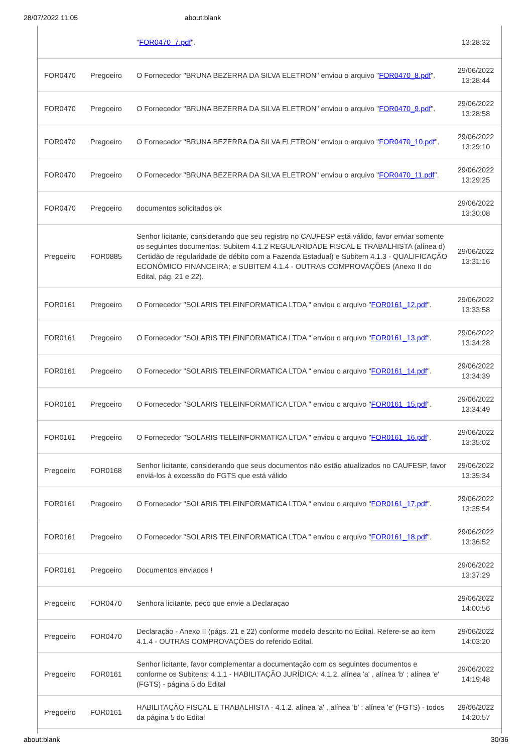28/07/2022 11:05 about:blank
| | | " FOR0470_7.pdf ". | 13:28:32 |
| FOR0470 | Pregoeiro | O Fornecedor "BRUNA BEZERRA DA SILVA ELETRON" enviou o arquivo " FOR0470_8.pdf ". | 29/06/2022 13:28:44 |
| FOR0470 | Pregoeiro | O Fornecedor "BRUNA BEZERRA DA SILVA ELETRON" enviou o arquivo " FOR0470_9.pdf ". | 29/06/2022 13:28:58 |
| FOR0470 | Pregoeiro | O Fornecedor "BRUNA BEZERRA DA SILVA ELETRON" enviou o arquivo " FOR0470_10.pdf ". | 29/06/2022 13:29:10 |
| FOR0470 | Pregoeiro | O Fornecedor "BRUNA BEZERRA DA SILVA ELETRON" enviou o arquivo " FOR0470_11.pdf ". | 29/06/2022 13:29:25 |
| FOR0470 | Pregoeiro | documentos solicitados ok | 29/06/2022 13:30:08 |
| Pregoeiro | FOR0885 | Senhor licitante, considerando que seu registro no CAUFESP está válido, favor enviar somente os seguintes documentos: Subitem 4.1.2 REGULARIDADE FISCAL E TRABALHISTA (alínea d) Certidão de regularidade de débito com a Fazenda Estadual) e Subitem 4.1.3 - QUALIFICAÇÃO ECONÔMICO FINANCEIRA; e SUBITEM 4.1.4 - OUTRAS COMPROVAÇÕES (Anexo II do Edital, pág. 21 e 22). | 29/06/2022 13:31:16 |
| FOR0161 | Pregoeiro | O Fornecedor "SOLARIS TELEINFORMATICA LTDA " enviou o arquivo " FOR0161_12.pdf ". | 29/06/2022 13:33:58 |
| FOR0161 | Pregoeiro | O Fornecedor "SOLARIS TELEINFORMATICA LTDA " enviou o arquivo " FOR0161_13.pdf ". | 29/06/2022 13:34:28 |
| FOR0161 | Pregoeiro | O Fornecedor "SOLARIS TELEINFORMATICA LTDA " enviou o arquivo " FOR0161_14.pdf ". | 29/06/2022 13:34:39 |
| FOR0161 | Pregoeiro | O Fornecedor "SOLARIS TELEINFORMATICA LTDA " enviou o arquivo " FOR0161_15.pdf ". | 29/06/2022 13:34:49 |
| FOR0161 | Pregoeiro | O Fornecedor "SOLARIS TELEINFORMATICA LTDA " enviou o arquivo " FOR0161_16.pdf ". | 29/06/2022 13:35:02 |
| Pregoeiro | FOR0168 | Senhor licitante, considerando que seus documentos não estão atualizados no CAUFESP, favor enviá-los à excessão do FGTS que está válido | 29/06/2022 13:35:34 |
| FOR0161 | Pregoeiro | O Fornecedor "SOLARIS TELEINFORMATICA LTDA " enviou o arquivo " FOR0161_17.pdf ". | 29/06/2022 13:35:54 |
| FOR0161 | Pregoeiro | O Fornecedor "SOLARIS TELEINFORMATICA LTDA " enviou o arquivo " FOR0161_18.pdf ". | 29/06/2022 13:36:52 |
| FOR0161 | Pregoeiro | Documentos enviados ! | 29/06/2022 13:37:29 |
| Pregoeiro | FOR0470 | Senhora licitante, peço que envie a Declaraçao | 29/06/2022 14:00:56 |
| Pregoeiro | FOR0470 | Declaração - Anexo II (págs. 21 e 22) conforme modelo descrito no Edital. Refere-se ao item 4.1.4 - OUTRAS COMPROVAÇÕES do referido Edital. | 29/06/2022 14:03:20 |
| Pregoeiro | FOR0161 | Senhor licitante, favor complementar a documentação com os seguintes documentos e conforme os Subitens: 4.1.1 - HABILITAÇÃO JURÍDICA; 4.1.2. alínea 'a' , alínea 'b' ; alínea 'e' (FGTS) - página 5 do Edital | 29/06/2022 14:19:48 |
| Pregoeiro | FOR0161 | HABILITAÇÃO FISCAL E TRABALHISTA - 4.1.2. alínea 'a' , alínea 'b' ; alínea 'e' (FGTS) - todos da página 5 do Edital | 29/06/2022 14:20:57 |
about:blank 30/36